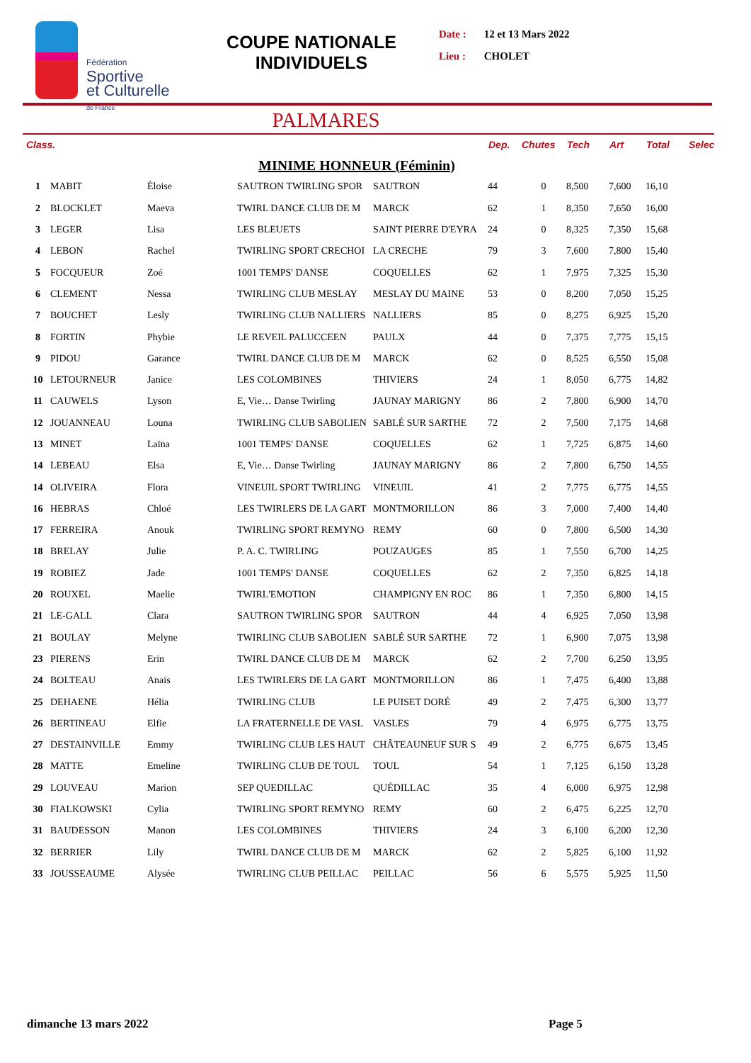Fédération
Sportive
et Culturelle
de France
COUPE NATIONALE
INDIVIDUELS
Date : 12 et 13 Mars 2022
Lieu : CHOLET
PALMARES
| Class. | | | | | Dep. | Chutes | Tech | Art | Total | Selec |
| --- | --- | --- | --- | --- | --- | --- | --- | --- | --- | --- |
| | | MINIME HONNEUR (Féminin) | | | | | | | | |
| 1 | MABIT | Éloise | SAUTRON TWIRLING SPOR | SAUTRON | 44 | 0 | 8,500 | 7,600 | 16,10 | |
| 2 | BLOCKLET | Maeva | TWIRL DANCE CLUB DE M | MARCK | 62 | 1 | 8,350 | 7,650 | 16,00 | |
| 3 | LEGER | Lisa | LES BLEUETS | SAINT PIERRE D'EYRA | 24 | 0 | 8,325 | 7,350 | 15,68 | |
| 4 | LEBON | Rachel | TWIRLING SPORT CRECHOI | LA CRECHE | 79 | 3 | 7,600 | 7,800 | 15,40 | |
| 5 | FOCQUEUR | Zoé | 1001 TEMPS' DANSE | COQUELLES | 62 | 1 | 7,975 | 7,325 | 15,30 | |
| 6 | CLEMENT | Nessa | TWIRLING CLUB MESLAY | MESLAY DU MAINE | 53 | 0 | 8,200 | 7,050 | 15,25 | |
| 7 | BOUCHET | Lesly | TWIRLING CLUB NALLIERS | NALLIERS | 85 | 0 | 8,275 | 6,925 | 15,20 | |
| 8 | FORTIN | Phybie | LE REVEIL PALUCCEEN | PAULX | 44 | 0 | 7,375 | 7,775 | 15,15 | |
| 9 | PIDOU | Garance | TWIRL DANCE CLUB DE M | MARCK | 62 | 0 | 8,525 | 6,550 | 15,08 | |
| 10 | LETOURNEUR | Janice | LES COLOMBINES | THIVIERS | 24 | 1 | 8,050 | 6,775 | 14,82 | |
| 11 | CAUWELS | Lyson | E, Vie… Danse Twirling | JAUNAY MARIGNY | 86 | 2 | 7,800 | 6,900 | 14,70 | |
| 12 | JOUANNEAU | Louna | TWIRLING CLUB SABOLIEN | SABLÉ SUR SARTHE | 72 | 2 | 7,500 | 7,175 | 14,68 | |
| 13 | MINET | Laïna | 1001 TEMPS' DANSE | COQUELLES | 62 | 1 | 7,725 | 6,875 | 14,60 | |
| 14 | LEBEAU | Elsa | E, Vie… Danse Twirling | JAUNAY MARIGNY | 86 | 2 | 7,800 | 6,750 | 14,55 | |
| 14 | OLIVEIRA | Flora | VINEUIL SPORT TWIRLING | VINEUIL | 41 | 2 | 7,775 | 6,775 | 14,55 | |
| 16 | HEBRAS | Chloé | LES TWIRLERS DE LA GART | MONTMORILLON | 86 | 3 | 7,000 | 7,400 | 14,40 | |
| 17 | FERREIRA | Anouk | TWIRLING SPORT REMYNO | REMY | 60 | 0 | 7,800 | 6,500 | 14,30 | |
| 18 | BRELAY | Julie | P. A. C. TWIRLING | POUZAUGES | 85 | 1 | 7,550 | 6,700 | 14,25 | |
| 19 | ROBIEZ | Jade | 1001 TEMPS' DANSE | COQUELLES | 62 | 2 | 7,350 | 6,825 | 14,18 | |
| 20 | ROUXEL | Maelie | TWIRL'EMOTION | CHAMPIGNY EN ROC | 86 | 1 | 7,350 | 6,800 | 14,15 | |
| 21 | LE-GALL | Clara | SAUTRON TWIRLING SPOR | SAUTRON | 44 | 4 | 6,925 | 7,050 | 13,98 | |
| 21 | BOULAY | Melyne | TWIRLING CLUB SABOLIEN | SABLÉ SUR SARTHE | 72 | 1 | 6,900 | 7,075 | 13,98 | |
| 23 | PIERENS | Erin | TWIRL DANCE CLUB DE M | MARCK | 62 | 2 | 7,700 | 6,250 | 13,95 | |
| 24 | BOLTEAU | Anais | LES TWIRLERS DE LA GART | MONTMORILLON | 86 | 1 | 7,475 | 6,400 | 13,88 | |
| 25 | DEHAENE | Hélia | TWIRLING CLUB | LE PUISET DORÉ | 49 | 2 | 7,475 | 6,300 | 13,77 | |
| 26 | BERTINEAU | Elfie | LA FRATERNELLE DE VASL | VASLES | 79 | 4 | 6,975 | 6,775 | 13,75 | |
| 27 | DESTAINVILLE | Emmy | TWIRLING CLUB LES HAUT | CHÂTEAUNEUF SUR S | 49 | 2 | 6,775 | 6,675 | 13,45 | |
| 28 | MATTE | Emeline | TWIRLING CLUB DE TOUL | TOUL | 54 | 1 | 7,125 | 6,150 | 13,28 | |
| 29 | LOUVEAU | Marion | SEP QUEDILLAC | QUÉDILLAC | 35 | 4 | 6,000 | 6,975 | 12,98 | |
| 30 | FIALKOWSKI | Cylia | TWIRLING SPORT REMYNO | REMY | 60 | 2 | 6,475 | 6,225 | 12,70 | |
| 31 | BAUDESSON | Manon | LES COLOMBINES | THIVIERS | 24 | 3 | 6,100 | 6,200 | 12,30 | |
| 32 | BERRIER | Lily | TWIRL DANCE CLUB DE M | MARCK | 62 | 2 | 5,825 | 6,100 | 11,92 | |
| 33 | JOUSSEAUME | Alysée | TWIRLING CLUB PEILLAC | PEILLAC | 56 | 6 | 5,575 | 5,925 | 11,50 | |
dimanche 13 mars 2022 Page 5